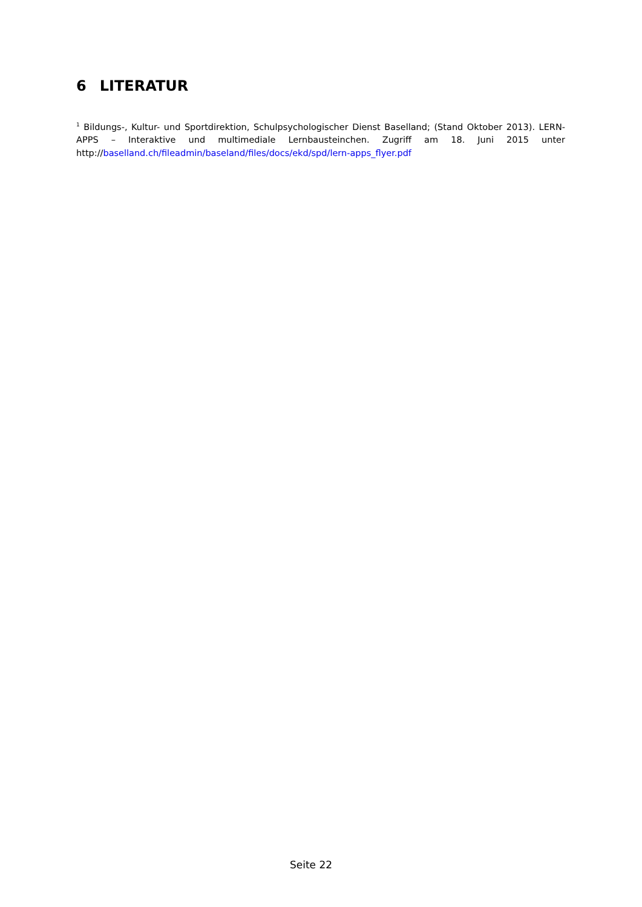6 LITERATUR
<sup>1</sup> Bildungs-, Kultur- und Sportdirektion, Schulpsychologischer Dienst Baselland; (Stand Oktober 2013). LERN-APPS – Interaktive und multimediale Lernbausteinchen. Zugriff am 18. Juni 2015 unter http://baselland.ch/fileadmin/baseland/files/docs/ekd/spd/lern-apps_flyer.pdf
Seite 22